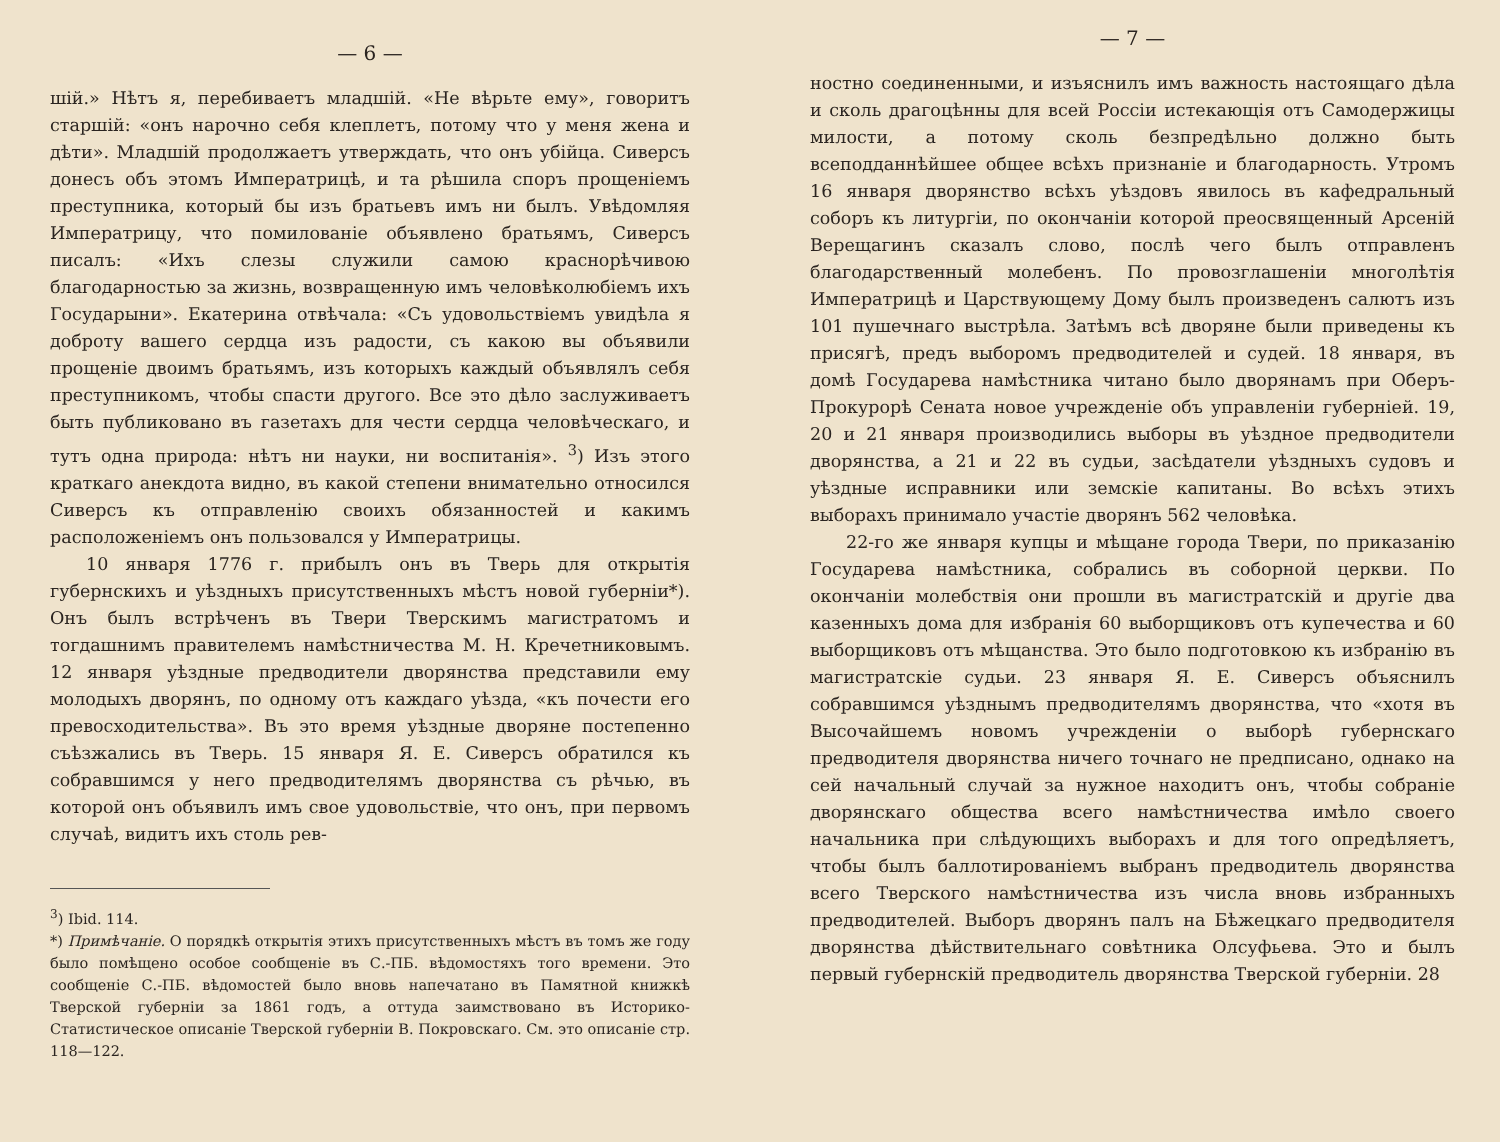— 6 —
шій.» Нѣтъ я, перебиваетъ младшій. «Не вѣрьте ему», говоритъ старшій: «онъ нарочно себя клеплетъ, потому что у меня жена и дѣти». Младшій продолжаетъ утверждать, что онъ убійца. Сиверсъ донесъ объ этомъ Императрицѣ, и та рѣшила споръ прощеніемъ преступника, который бы изъ братьевъ имъ ни былъ. Увѣдомляя Императрицу, что помилованіе объявлено братьямъ, Сиверсъ писалъ: «Ихъ слезы служили самою краснорѣчивою благодарностью за жизнь, возвращенную имъ человѣколюбіемъ ихъ Государыни». Екатерина отвѣчала: «Съ удовольствіемъ увидѣла я доброту вашего сердца изъ радости, съ какою вы объявили прощеніе двоимъ братьямъ, изъ которыхъ каждый объявлялъ себя преступникомъ, чтобы спасти другого. Все это дѣло заслуживаетъ быть публиковано въ газетахъ для чести сердца человѣческаго, и тутъ одна природа: нѣтъ ни науки, ни воспитанія». <sup>3</sup>) Изъ этого краткаго анекдота видно, въ какой степени внимательно относился Сиверсъ къ отправленію своихъ обязанностей и какимъ расположеніемъ онъ пользовался у Императрицы.
10 января 1776 г. прибылъ онъ въ Тверь для открытія губернскихъ и уѣздныхъ присутственныхъ мѣстъ новой губерніи*). Онъ былъ встрѣченъ въ Твери Тверскимъ магистратомъ и тогдашнимъ правителемъ намѣстничества М. Н. Кречетниковымъ. 12 января уѣздные предводители дворянства представили ему молодыхъ дворянъ, по одному отъ каждаго уѣзда, «къ почести его превосходительства». Въ это время уѣздные дворяне постепенно съѣзжались въ Тверь. 15 января Я. Е. Сиверсъ обратился къ собравшимся у него предводителямъ дворянства съ рѣчью, въ которой онъ объявилъ имъ свое удовольствіе, что онъ, при первомъ случаѣ, видитъ ихъ столь рев-
<sup>3</sup>) Ibid. 114.
*) Примѣчаніе. О порядкѣ открытія этихъ присутственныхъ мѣстъ въ томъ же году было помѣщено особое сообщеніе въ С.-ПБ. вѣдомостяхъ того времени. Это сообщеніе С.-ПБ. вѣдомостей было вновь напечатано въ Памятной книжкѣ Тверской губерніи за 1861 годъ, а оттуда заимствовано въ Историко-Статистическое описаніе Тверской губерніи В. Покровскаго. См. это описаніе стр. 118—122.
— 7 —
ностно соединенными, и изъяснилъ имъ важность настоящаго дѣла и сколь драгоцѣнны для всей Россіи истекающія отъ Самодержицы милости, а потому сколь безпредѣльно должно быть всеподданнѣйшее общее всѣхъ признаніе и благодарность. Утромъ 16 января дворянство всѣхъ уѣздовъ явилось въ кафедральный соборъ къ литургіи, по окончаніи которой преосвященный Арсеній Верещагинъ сказалъ слово, послѣ чего былъ отправленъ благодарственный молебенъ. По провозглашеніи многолѣтія Императрицѣ и Царствующему Дому былъ произведенъ салютъ изъ 101 пушечнаго выстрѣла. Затѣмъ всѣ дворяне были приведены къ присягѣ, предъ выборомъ предводителей и судей. 18 января, въ домѣ Государева намѣстника читано было дворянамъ при Оберъ-Прокурорѣ Сената новое учрежденіе объ управленіи губерніей. 19, 20 и 21 января производились выборы въ уѣздное предводители дворянства, а 21 и 22 въ судьи, засѣдатели уѣздныхъ судовъ и уѣздные исправники или земскіе капитаны. Во всѣхъ этихъ выборахъ принимало участіе дворянъ 562 человѣка.
22-го же января купцы и мѣщане города Твери, по приказанію Государева намѣстника, собрались въ соборной церкви. По окончаніи молебствія они прошли въ магистратскій и другіе два казенныхъ дома для избранія 60 выборщиковъ отъ купечества и 60 выборщиковъ отъ мѣщанства. Это было подготовкою къ избранію въ магистратскіе судьи. 23 января Я. Е. Сиверсъ объяснилъ собравшимся уѣзднымъ предводителямъ дворянства, что «хотя въ Высочайшемъ новомъ учрежденіи о выборѣ губернскаго предводителя дворянства ничего точнаго не предписано, однако на сей начальный случай за нужное находитъ онъ, чтобы собраніе дворянскаго общества всего намѣстничества имѣло своего начальника при слѣдующихъ выборахъ и для того опредѣляетъ, чтобы былъ баллотированіемъ выбранъ предводитель дворянства всего Тверского намѣстничества изъ числа вновь избранныхъ предводителей. Выборъ дворянъ палъ на Бѣжецкаго предводителя дворянства дѣйствительнаго совѣтника Олсуфьева. Это и былъ первый губернскій предводитель дворянства Тверской губерніи. 28